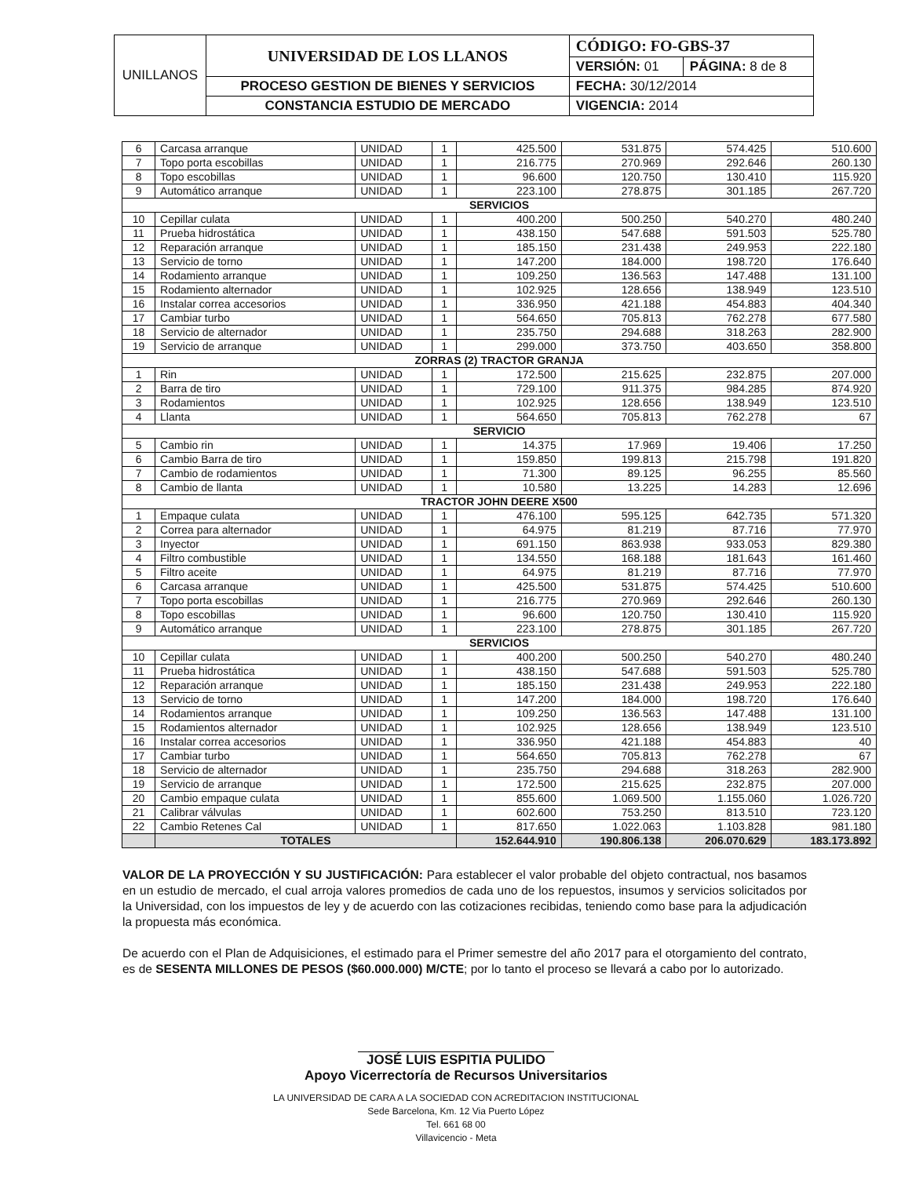| UNILLANOS | UNIVERSIDAD DE LOS LLANOS | CÓDIGO: FO-GBS-37 | |
| | | VERSIÓN: 01 | PÁGINA: 8 de 8 |
| | PROCESO GESTION DE BIENES Y SERVICIOS | FECHA: 30/12/2014 | |
| | CONSTANCIA ESTUDIO DE MERCADO | VIGENCIA: 2014 | |
| 6 | Carcasa arranque | UNIDAD | 1 | 425.500 | 531.875 | 574.425 | 510.600 |
| 7 | Topo porta escobillas | UNIDAD | 1 | 216.775 | 270.969 | 292.646 | 260.130 |
| 8 | Topo escobillas | UNIDAD | 1 | 96.600 | 120.750 | 130.410 | 115.920 |
| 9 | Automático arranque | UNIDAD | 1 | 223.100 | 278.875 | 301.185 | 267.720 |
| SERVICIOS | | | | | | | |
| 10 | Cepillar culata | UNIDAD | 1 | 400.200 | 500.250 | 540.270 | 480.240 |
| 11 | Prueba hidrostática | UNIDAD | 1 | 438.150 | 547.688 | 591.503 | 525.780 |
| 12 | Reparación arranque | UNIDAD | 1 | 185.150 | 231.438 | 249.953 | 222.180 |
| 13 | Servicio de torno | UNIDAD | 1 | 147.200 | 184.000 | 198.720 | 176.640 |
| 14 | Rodamiento arranque | UNIDAD | 1 | 109.250 | 136.563 | 147.488 | 131.100 |
| 15 | Rodamiento alternador | UNIDAD | 1 | 102.925 | 128.656 | 138.949 | 123.510 |
| 16 | Instalar correa accesorios | UNIDAD | 1 | 336.950 | 421.188 | 454.883 | 404.340 |
| 17 | Cambiar turbo | UNIDAD | 1 | 564.650 | 705.813 | 762.278 | 677.580 |
| 18 | Servicio de alternador | UNIDAD | 1 | 235.750 | 294.688 | 318.263 | 282.900 |
| 19 | Servicio de arranque | UNIDAD | 1 | 299.000 | 373.750 | 403.650 | 358.800 |
| ZORRAS (2) TRACTOR GRANJA | | | | | | | |
| 1 | Rin | UNIDAD | 1 | 172.500 | 215.625 | 232.875 | 207.000 |
| 2 | Barra de tiro | UNIDAD | 1 | 729.100 | 911.375 | 984.285 | 874.920 |
| 3 | Rodamientos | UNIDAD | 1 | 102.925 | 128.656 | 138.949 | 123.510 |
| 4 | Llanta | UNIDAD | 1 | 564.650 | 705.813 | 762.278 | 67 |
| SERVICIO | | | | | | | |
| 5 | Cambio rin | UNIDAD | 1 | 14.375 | 17.969 | 19.406 | 17.250 |
| 6 | Cambio Barra de tiro | UNIDAD | 1 | 159.850 | 199.813 | 215.798 | 191.820 |
| 7 | Cambio de rodamientos | UNIDAD | 1 | 71.300 | 89.125 | 96.255 | 85.560 |
| 8 | Cambio de llanta | UNIDAD | 1 | 10.580 | 13.225 | 14.283 | 12.696 |
| TRACTOR JOHN DEERE X500 | | | | | | | |
| 1 | Empaque culata | UNIDAD | 1 | 476.100 | 595.125 | 642.735 | 571.320 |
| 2 | Correa para alternador | UNIDAD | 1 | 64.975 | 81.219 | 87.716 | 77.970 |
| 3 | Inyector | UNIDAD | 1 | 691.150 | 863.938 | 933.053 | 829.380 |
| 4 | Filtro combustible | UNIDAD | 1 | 134.550 | 168.188 | 181.643 | 161.460 |
| 5 | Filtro aceite | UNIDAD | 1 | 64.975 | 81.219 | 87.716 | 77.970 |
| 6 | Carcasa arranque | UNIDAD | 1 | 425.500 | 531.875 | 574.425 | 510.600 |
| 7 | Topo porta escobillas | UNIDAD | 1 | 216.775 | 270.969 | 292.646 | 260.130 |
| 8 | Topo escobillas | UNIDAD | 1 | 96.600 | 120.750 | 130.410 | 115.920 |
| 9 | Automático arranque | UNIDAD | 1 | 223.100 | 278.875 | 301.185 | 267.720 |
| SERVICIOS | | | | | | | |
| 10 | Cepillar culata | UNIDAD | 1 | 400.200 | 500.250 | 540.270 | 480.240 |
| 11 | Prueba hidrostática | UNIDAD | 1 | 438.150 | 547.688 | 591.503 | 525.780 |
| 12 | Reparación arranque | UNIDAD | 1 | 185.150 | 231.438 | 249.953 | 222.180 |
| 13 | Servicio de torno | UNIDAD | 1 | 147.200 | 184.000 | 198.720 | 176.640 |
| 14 | Rodamientos arranque | UNIDAD | 1 | 109.250 | 136.563 | 147.488 | 131.100 |
| 15 | Rodamientos alternador | UNIDAD | 1 | 102.925 | 128.656 | 138.949 | 123.510 |
| 16 | Instalar correa accesorios | UNIDAD | 1 | 336.950 | 421.188 | 454.883 | 40 |
| 17 | Cambiar turbo | UNIDAD | 1 | 564.650 | 705.813 | 762.278 | 67 |
| 18 | Servicio de alternador | UNIDAD | 1 | 235.750 | 294.688 | 318.263 | 282.900 |
| 19 | Servicio de arranque | UNIDAD | 1 | 172.500 | 215.625 | 232.875 | 207.000 |
| 20 | Cambio empaque culata | UNIDAD | 1 | 855.600 | 1.069.500 | 1.155.060 | 1.026.720 |
| 21 | Calibrar válvulas | UNIDAD | 1 | 602.600 | 753.250 | 813.510 | 723.120 |
| 22 | Cambio Retenes Cal | UNIDAD | 1 | 817.650 | 1.022.063 | 1.103.828 | 981.180 |
| | TOTALES | | | 152.644.910 | 190.806.138 | 206.070.629 | 183.173.892 |
VALOR DE LA PROYECCIÓN Y SU JUSTIFICACIÓN: Para establecer el valor probable del objeto contractual, nos basamos en un estudio de mercado, el cual arroja valores promedios de cada uno de los repuestos, insumos y servicios solicitados por la Universidad, con los impuestos de ley y de acuerdo con las cotizaciones recibidas, teniendo como base para la adjudicación la propuesta más económica.
De acuerdo con el Plan de Adquisiciones, el estimado para el Primer semestre del año 2017 para el otorgamiento del contrato, es de SESENTA MILLONES DE PESOS ($60.000.000) M/CTE; por lo tanto el proceso se llevará a cabo por lo autorizado.
JOSÉ LUIS ESPITIA PULIDO
Apoyo Vicerrectoría de Recursos Universitarios
LA UNIVERSIDAD DE CARA A LA SOCIEDAD CON ACREDITACION INSTITUCIONAL
Sede Barcelona, Km. 12 Via Puerto López
Tel. 661 68 00
Villavicencio - Meta